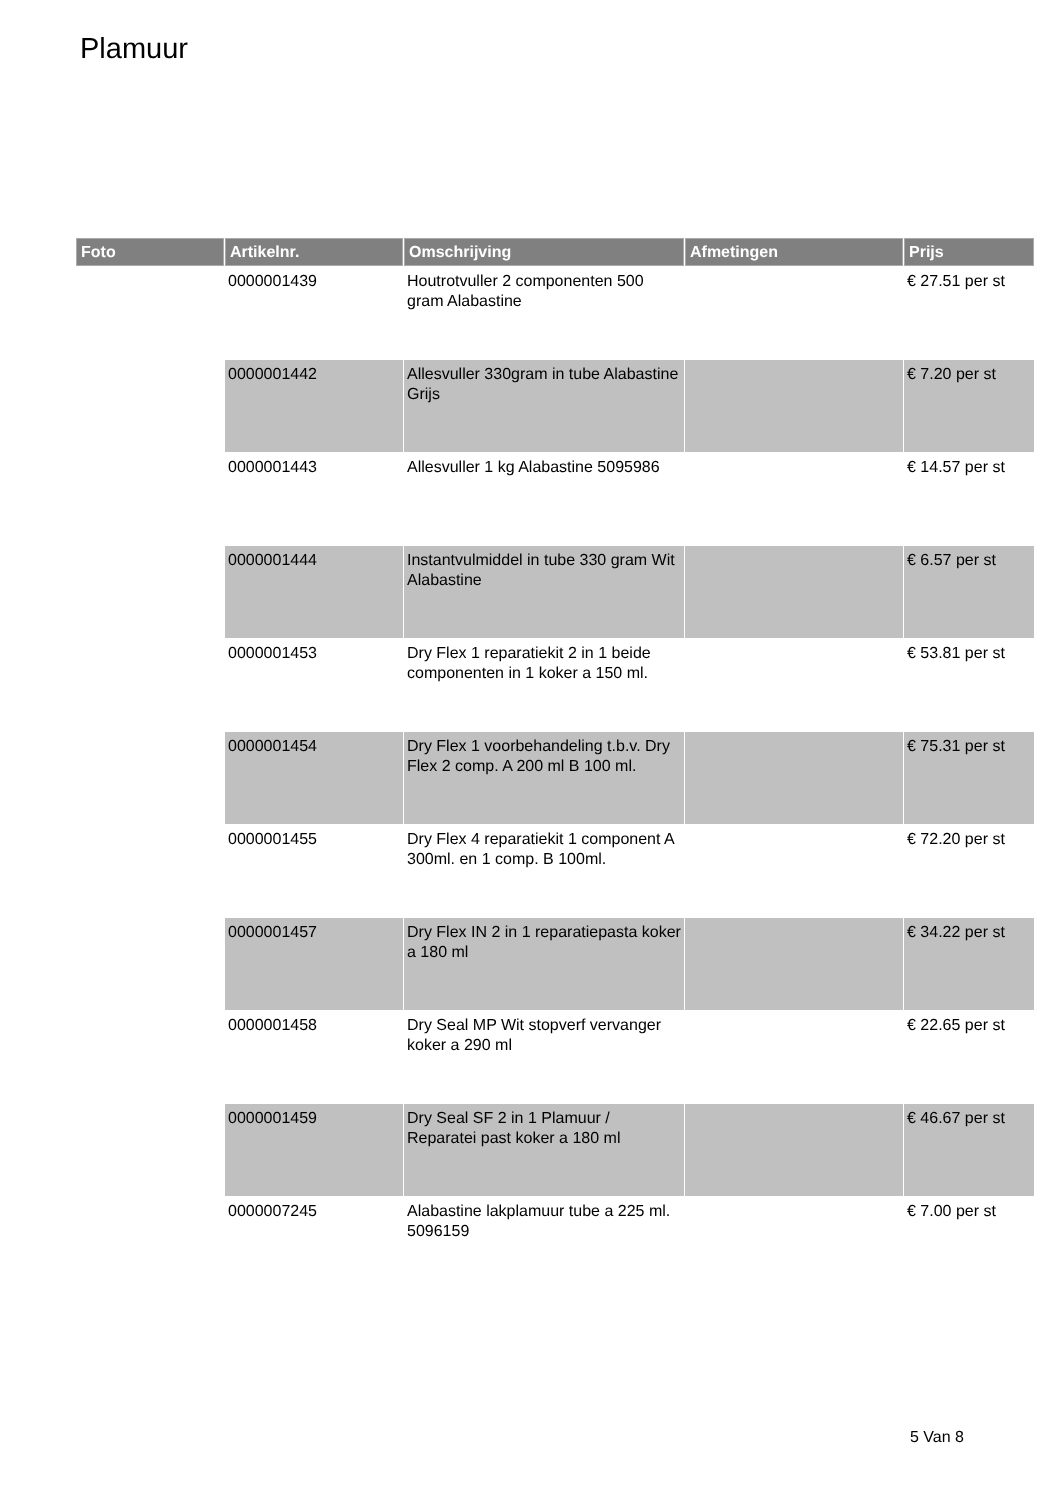Plamuur
| Foto | Artikelnr. | Omschrijving | Afmetingen | Prijs |
| --- | --- | --- | --- | --- |
| | 0000001439 | Houtrotvuller 2 componenten 500 gram Alabastine | | € 27.51 per st |
| | 0000001442 | Allesvuller 330gram in tube Alabastine Grijs | | € 7.20 per st |
| | 0000001443 | Allesvuller 1 kg Alabastine 5095986 | | € 14.57 per st |
| | 0000001444 | Instantvulmiddel in tube 330 gram Wit Alabastine | | € 6.57 per st |
| | 0000001453 | Dry Flex 1 reparatiekit 2 in 1 beide componenten in 1 koker a 150 ml. | | € 53.81 per st |
| | 0000001454 | Dry Flex 1 voorbehandeling t.b.v. Dry Flex 2 comp. A 200 ml B 100 ml. | | € 75.31 per st |
| | 0000001455 | Dry Flex 4 reparatiekit 1 component A 300ml. en 1 comp. B 100ml. | | € 72.20 per st |
| | 0000001457 | Dry Flex IN 2 in 1 reparatiepasta koker a 180 ml | | € 34.22 per st |
| | 0000001458 | Dry Seal MP Wit stopverf vervanger koker a 290 ml | | € 22.65 per st |
| | 0000001459 | Dry Seal SF 2 in 1 Plamuur / Reparatei past koker a 180 ml | | € 46.67 per st |
| | 0000007245 | Alabastine lakplamuur tube a 225 ml. 5096159 | | € 7.00 per st |
5 Van 8